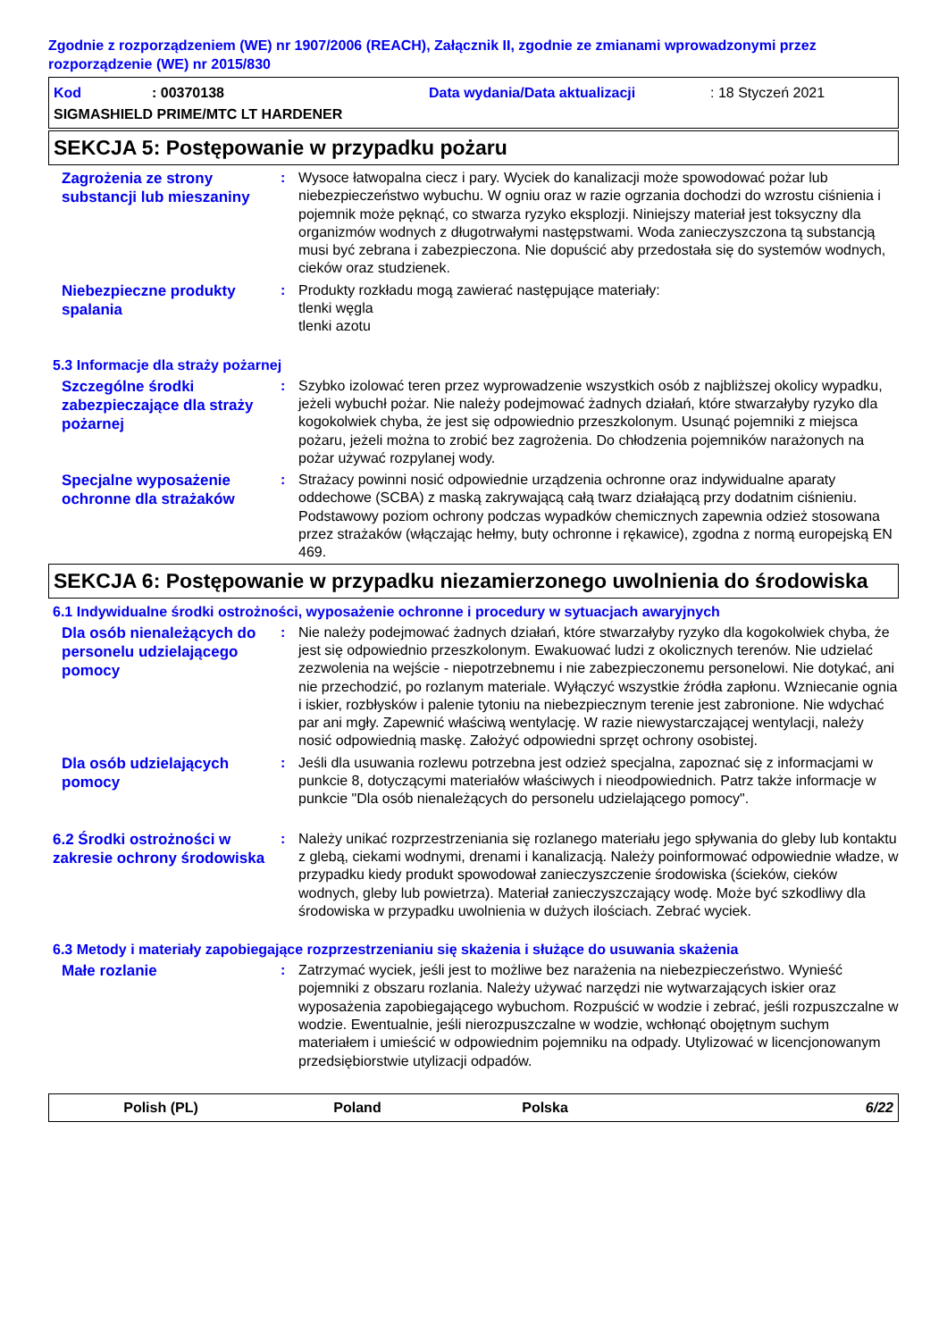Zgodnie z rozporządzeniem (WE) nr 1907/2006 (REACH), Załącznik II, zgodnie ze zmianami wprowadzonymi przez rozporządzenie (WE) nr 2015/830
Kod: 00370138 Data wydania/Data aktualizacji: 18 Styczeń 2021
SIGMASHIELD PRIME/MTC LT HARDENER
SEKCJA 5: Postępowanie w przypadku pożaru
Zagrożenia ze strony substancji lub mieszaniny
: Wysoce łatwopalna ciecz i pary. Wyciek do kanalizacji może spowodować pożar lub niebezpieczeństwo wybuchu. W ogniu oraz w razie ogrzania dochodzi do wzrostu ciśnienia i pojemnik może pęknąć, co stwarza ryzyko eksplozji. Niniejszy materiał jest toksyczny dla organizmów wodnych z długotrwałymi następstwami. Woda zanieczyszczona tą substancją musi być zebrana i zabezpieczona. Nie dopuścić aby przedostała się do systemów wodnych, cieków oraz studzienek.
Niebezpieczne produkty spalania
: Produkty rozkładu mogą zawierać następujące materiały:
tlenki węgla
tlenki azotu
5.3 Informacje dla straży pożarnej
Szczególne środki zabezpieczające dla straży pożarnej
: Szybko izolować teren przez wyprowadzenie wszystkich osób z najbliższej okolicy wypadku, jeżeli wybuchł pożar. Nie należy podejmować żadnych działań, które stwarzałyby ryzyko dla kogokolwiek chyba, że jest się odpowiednio przeszkolonym. Usunąć pojemniki z miejsca pożaru, jeżeli można to zrobić bez zagrożenia. Do chłodzenia pojemników narażonych na pożar używać rozpylanej wody.
Specjalne wyposażenie ochronne dla strażaków
: Strażacy powinni nosić odpowiednie urządzenia ochronne oraz indywidualne aparaty oddechowe (SCBA) z maską zakrywającą całą twarz działającą przy dodatnim ciśnieniu. Podstawowy poziom ochrony podczas wypadków chemicznych zapewnia odzież stosowana przez strażaków (włączając hełmy, buty ochronne i rękawice), zgodna z normą europejską EN 469.
SEKCJA 6: Postępowanie w przypadku niezamierzonego uwolnienia do środowiska
6.1 Indywidualne środki ostrożności, wyposażenie ochronne i procedury w sytuacjach awaryjnych
Dla osób nienależących do personelu udzielającego pomocy
: Nie należy podejmować żadnych działań, które stwarzałyby ryzyko dla kogokolwiek chyba, że jest się odpowiednio przeszkolonym. Ewakuować ludzi z okolicznych terenów. Nie udzielać zezwolenia na wejście - niepotrzebnemu i nie zabezpieczonemu personelowi. Nie dotykać, ani nie przechodzić, po rozlanym materiale. Wyłączyć wszystkie źródła zapłonu. Wzniecanie ognia i iskier, rozbłysków i palenie tytoniu na niebezpiecznym terenie jest zabronione. Nie wdychać par ani mgły. Zapewnić właściwą wentylację. W razie niewystarczającej wentylacji, należy nosić odpowiednią maskę. Założyć odpowiedni sprzęt ochrony osobistej.
Dla osób udzielających pomocy
: Jeśli dla usuwania rozlewu potrzebna jest odzież specjalna, zapoznać się z informacjami w punkcie 8, dotyczącymi materiałów właściwych i nieodpowiednich. Patrz także informacje w punkcie "Dla osób nienależących do personelu udzielającego pomocy".
6.2 Środki ostrożności w zakresie ochrony środowiska
: Należy unikać rozprzestrzeniania się rozlanego materiału jego spływania do gleby lub kontaktu z glebą, ciekami wodnymi, drenami i kanalizacją. Należy poinformować odpowiednie władze, w przypadku kiedy produkt spowodował zanieczyszczenie środowiska (ścieków, cieków wodnych, gleby lub powietrza). Materiał zanieczyszczający wodę. Może być szkodliwy dla środowiska w przypadku uwolnienia w dużych ilościach. Zebrać wyciek.
6.3 Metody i materiały zapobiegające rozprzestrzenianiu się skażenia i służące do usuwania skażenia
Małe rozlanie
: Zatrzymać wyciek, jeśli jest to możliwe bez narażenia na niebezpieczeństwo. Wynieść pojemniki z obszaru rozlania. Należy używać narzędzi nie wytwarzających iskier oraz wyposażenia zapobiegającego wybuchom. Rozpuścić w wodzie i zebrać, jeśli rozpuszczalne w wodzie. Ewentualnie, jeśli nierozpuszczalne w wodzie, wchłonąć obojętnym suchym materiałem i umieścić w odpowiednim pojemniku na odpady. Utylizować w licencjonowanym przedsiębiorstwie utylizacji odpadów.
Polish (PL) Poland Polska 6/22